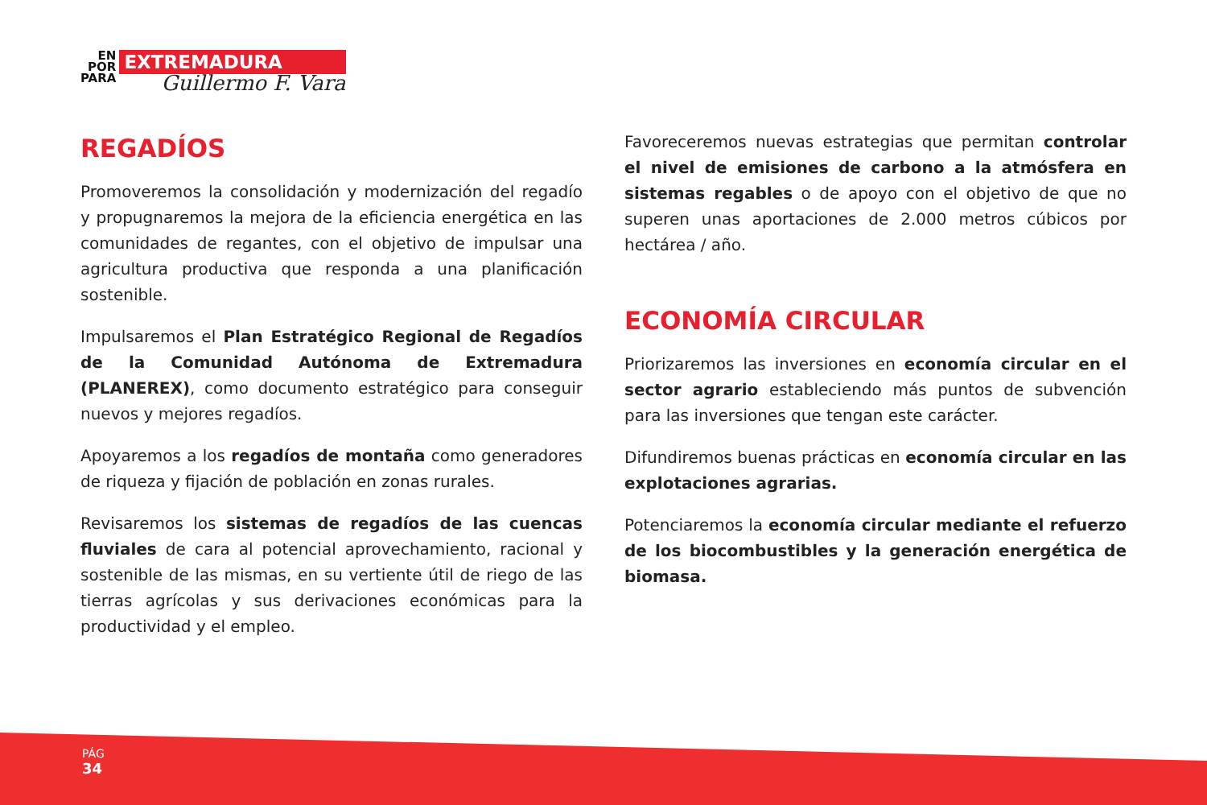EN
POR
PARA
EXTREMADURA
Guillermo F. Vara
REGADÍOS
Promoveremos la consolidación y modernización del regadío y propugnaremos la mejora de la eficiencia energética en las comunidades de regantes, con el objetivo de impulsar una agricultura productiva que responda a una planificación sostenible.
Impulsaremos el Plan Estratégico Regional de Regadíos de la Comunidad Autónoma de Extremadura (PLANEREX), como documento estratégico para conseguir nuevos y mejores regadíos.
Apoyaremos a los regadíos de montaña como generadores de riqueza y fijación de población en zonas rurales.
Revisaremos los sistemas de regadíos de las cuencas fluviales de cara al potencial aprovechamiento, racional y sostenible de las mismas, en su vertiente útil de riego de las tierras agrícolas y sus derivaciones económicas para la productividad y el empleo.
Favoreceremos nuevas estrategias que permitan controlar el nivel de emisiones de carbono a la atmósfera en sistemas regables o de apoyo con el objetivo de que no superen unas aportaciones de 2.000 metros cúbicos por hectárea / año.
ECONOMÍA CIRCULAR
Priorizaremos las inversiones en economía circular en el sector agrario estableciendo más puntos de subvención para las inversiones que tengan este carácter.
Difundiremos buenas prácticas en economía circular en las explotaciones agrarias.
Potenciaremos la economía circular mediante el refuerzo de los biocombustibles y la generación energética de biomasa.
PÁG
34